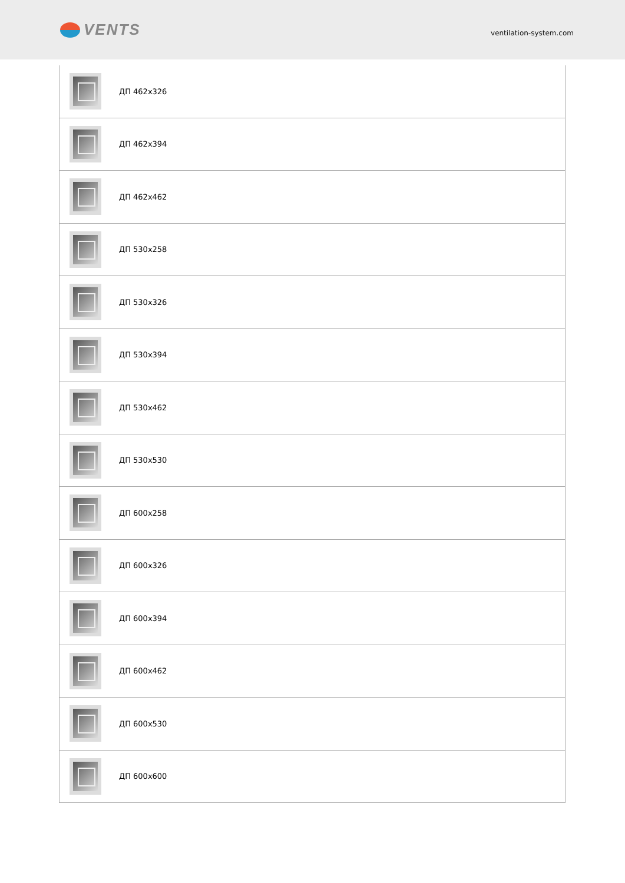VENTS
ventilation-system.com
| | ДП 462x326 |
| | ДП 462x394 |
| | ДП 462x462 |
| | ДП 530x258 |
| | ДП 530x326 |
| | ДП 530x394 |
| | ДП 530x462 |
| | ДП 530x530 |
| | ДП 600x258 |
| | ДП 600x326 |
| | ДП 600x394 |
| | ДП 600x462 |
| | ДП 600x530 |
| | ДП 600x600 |